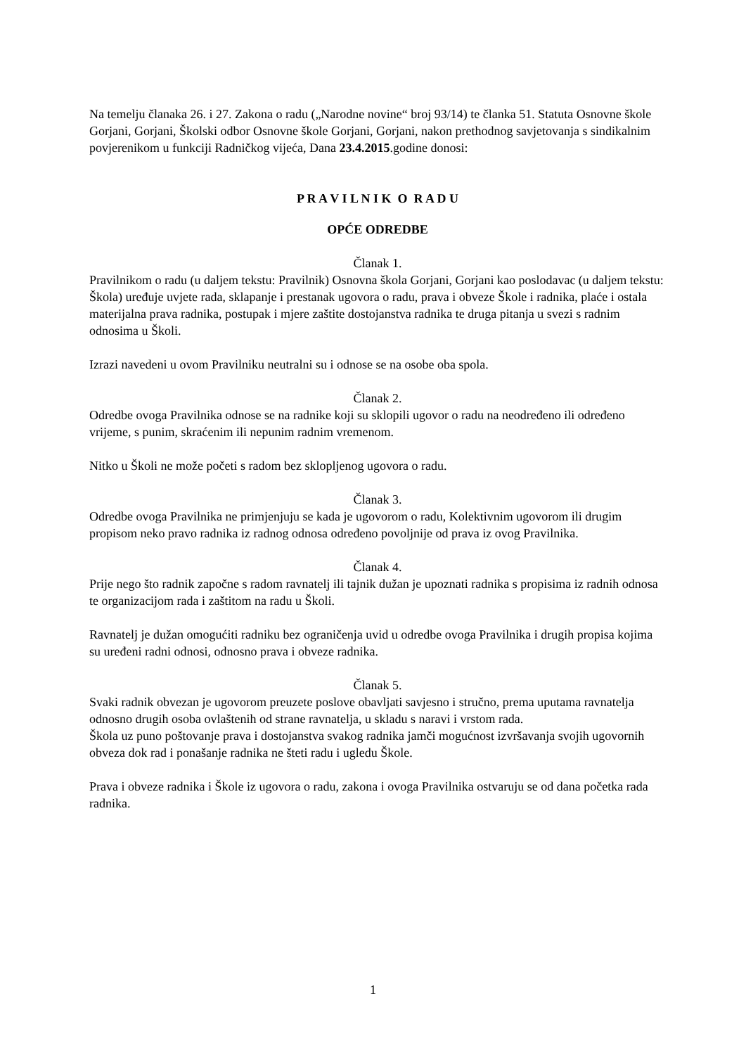Na temelju članaka 26. i 27. Zakona o radu („Narodne novine“ broj 93/14) te članka 51. Statuta Osnovne škole Gorjani, Gorjani, Školski odbor Osnovne škole Gorjani, Gorjani, nakon prethodnog savjetovanja s sindikalnim povjerenikom u funkciji Radničkog vijeća, Dana 23.4.2015.godine donosi:
P R A V I L N I K O R A D U
OPĆE ODREDBE
Članak 1.
Pravilnikom o radu (u daljem tekstu: Pravilnik) Osnovna škola Gorjani, Gorjani kao poslodavac (u daljem tekstu: Škola) uređuje uvjete rada, sklapanje i prestanak ugovora o radu, prava i obveze Škole i radnika, plaće i ostala materijalna prava radnika, postupak i mjere zaštite dostojanstva radnika te druga pitanja u svezi s radnim odnosima u Školi.
Izrazi navedeni u ovom Pravilniku neutralni su i odnose se na osobe oba spola.
Članak 2.
Odredbe ovoga Pravilnika odnose se na radnike koji su sklopili ugovor o radu na neodređeno ili određeno vrijeme, s punim, skraćenim ili nepunim radnim vremenom.
Nitko u Školi ne može početi s radom bez sklopljenog ugovora o radu.
Članak 3.
Odredbe ovoga Pravilnika ne primjenjuju se kada je ugovorom o radu, Kolektivnim ugovorom ili drugim propisom neko pravo radnika iz radnog odnosa određeno povoljnije od prava iz ovog Pravilnika.
Članak 4.
Prije nego što radnik započne s radom ravnatelj ili tajnik dužan je upoznati radnika s propisima iz radnih odnosa te organizacijom rada i zaštitom na radu u Školi.
Ravnatelj je dužan omogućiti radniku bez ograničenja uvid u odredbe ovoga Pravilnika i drugih propisa kojima su uređeni radni odnosi, odnosno prava i obveze radnika.
Članak 5.
Svaki radnik obvezan je ugovorom preuzete poslove obavljati savjesno i stručno, prema uputama ravnatelja odnosno drugih osoba ovlaštenih od strane ravnatelja, u skladu s naravi i vrstom rada.
Škola uz puno poštovanje prava i dostojanstva svakog radnika jamči mogućnost izvršavanja svojih ugovornih obveza dok rad i ponašanje radnika ne šteti radu i ugledu Škole.
Prava i obveze radnika i Škole iz ugovora o radu, zakona i ovoga Pravilnika ostvaruju se od dana početka rada radnika.
1